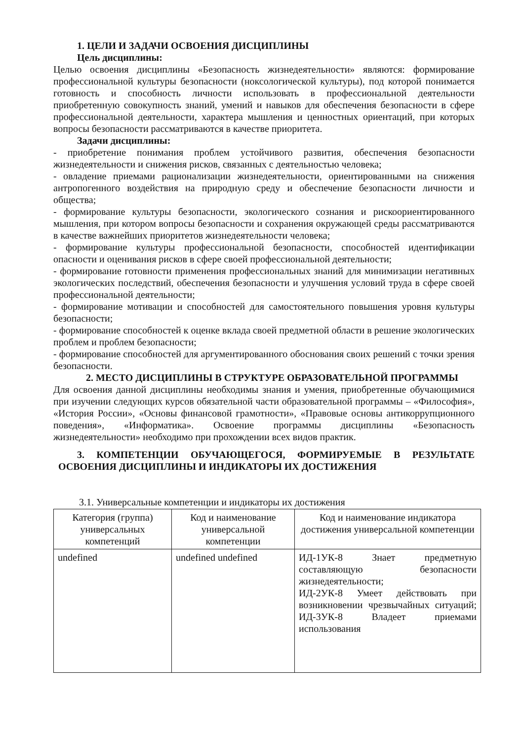1. ЦЕЛИ И ЗАДАЧИ ОСВОЕНИЯ ДИСЦИПЛИНЫ
Цель дисциплины:
Целью освоения дисциплины «Безопасность жизнедеятельности» являются: формирование профессиональной культуры безопасности (ноксологической культуры), под которой понимается готовность и способность личности использовать в профессиональной деятельности приобретенную совокупность знаний, умений и навыков для обеспечения безопасности в сфере профессиональной деятельности, характера мышления и ценностных ориентаций, при которых вопросы безопасности рассматриваются в качестве приоритета.
Задачи дисциплины:
- приобретение понимания проблем устойчивого развития, обеспечения безопасности жизнедеятельности и снижения рисков, связанных с деятельностью человека;
- овладение приемами рационализации жизнедеятельности, ориентированными на снижения антропогенного воздействия на природную среду и обеспечение безопасности личности и общества;
- формирование культуры безопасности, экологического сознания и рискоориентированного мышления, при котором вопросы безопасности и сохранения окружающей среды рассматриваются в качестве важнейших приоритетов жизнедеятельности человека;
- формирование культуры профессиональной безопасности, способностей идентификации опасности и оценивания рисков в сфере своей профессиональной деятельности;
- формирование готовности применения профессиональных знаний для минимизации негативных экологических последствий, обеспечения безопасности и улучшения условий труда в сфере своей профессиональной деятельности;
- формирование мотивации и способностей для самостоятельного повышения уровня культуры безопасности;
- формирование способностей к оценке вклада своей предметной области в решение экологических проблем и проблем безопасности;
- формирование способностей для аргументированного обоснования своих решений с точки зрения безопасности.
2. МЕСТО ДИСЦИПЛИНЫ В СТРУКТУРЕ ОБРАЗОВАТЕЛЬНОЙ ПРОГРАММЫ
Для освоения данной дисциплины необходимы знания и умения, приобретенные обучающимися при изучении следующих курсов обязательной части образовательной программы – «Философия», «История России», «Основы финансовой грамотности», «Правовые основы антикоррупционного поведения», «Информатика». Освоение программы дисциплины «Безопасность жизнедеятельности» необходимо при прохождении всех видов практик.
3. КОМПЕТЕНЦИИ ОБУЧАЮЩЕГОСЯ, ФОРМИРУЕМЫЕ В РЕЗУЛЬТАТЕ ОСВОЕНИЯ ДИСЦИПЛИНЫ И ИНДИКАТОРЫ ИХ ДОСТИЖЕНИЯ
3.1. Универсальные компетенции и индикаторы их достижения
| Категория (группа) универсальных компетенций | Код и наименование универсальной компетенции | Код и наименование индикатора достижения универсальной компетенции |
| --- | --- | --- |
| undefined | undefined undefined | ИД-1УК-8 Знает предметную составляющую безопасности жизнедеятельности; ИД-2УК-8 Умеет действовать при возникновении чрезвычайных ситуаций; ИД-3УК-8 Владеет приемами использования |